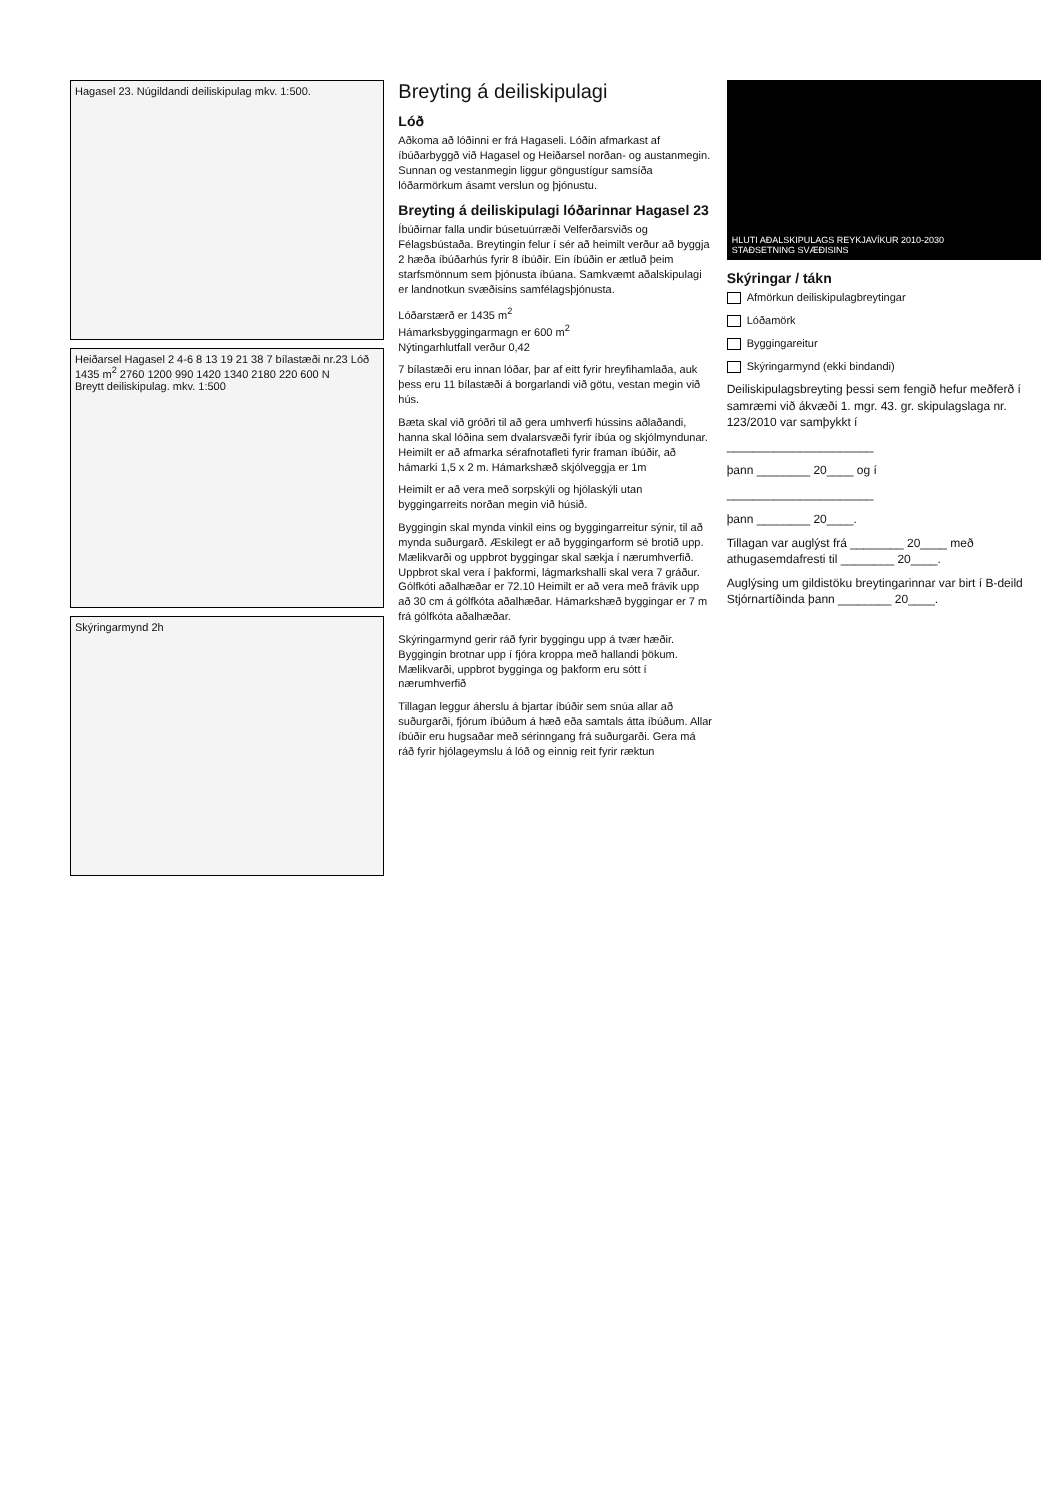Hagasel 23. Núgildandi deiliskipulag mkv. 1:500.
Heiðarsel Hagasel 2 4-6 8 13 19 21 38 7 bílastæði nr.23 Lóð 1435 m<sup>2</sup> 2760 1200 990 1420 1340 2180 220 600 N
Breytt deiliskipulag. mkv. 1:500
Skýringarmynd 2h
Breyting á deiliskipulagi
Lóð
Aðkoma að lóðinni er frá Hagaseli. Lóðin afmarkast af íbúðarbyggð við Hagasel og Heiðarsel norðan- og austanmegin. Sunnan og vestanmegin liggur göngustígur samsíða lóðarmörkum ásamt verslun og þjónustu.
Breyting á deiliskipulagi lóðarinnar Hagasel 23
Íbúðirnar falla undir búsetuúrræði Velferðarsviðs og Félagsbústaða. Breytingin felur í sér að heimilt verður að byggja 2 hæða íbúðarhús fyrir 8 íbúðir. Ein íbúðin er ætluð þeim starfsmönnum sem þjónusta íbúana. Samkvæmt aðalskipulagi er landnotkun svæðisins samfélagsþjónusta.
Lóðarstærð er 1435 m<sup>2</sup>
Hámarksbyggingarmagn er 600 m<sup>2</sup>
Nýtingarhlutfall verður 0,42
7 bílastæði eru innan lóðar, þar af eitt fyrir hreyfihamlaða, auk þess eru 11 bílastæði á borgarlandi við götu, vestan megin við hús.
Bæta skal við gróðri til að gera umhverfi hússins aðlaðandi, hanna skal lóðina sem dvalarsvæði fyrir íbúa og skjólmyndunar. Heimilt er að afmarka sérafnotafleti fyrir framan íbúðir, að hámarki 1,5 x 2 m. Hámarkshæð skjólveggja er 1m
Heimilt er að vera með sorpskýli og hjólaskýli utan byggingarreits norðan megin við húsið.
Byggingin skal mynda vinkil eins og byggingarreitur sýnir, til að mynda suðurgarð. Æskilegt er að byggingarform sé brotið upp. Mælikvarði og uppbrot byggingar skal sækja í nærumhverfið. Uppbrot skal vera í þakformi, lágmarkshalli skal vera 7 gráður. Gólfkóti aðalhæðar er 72.10 Heimilt er að vera með frávik upp að 30 cm á gólfkóta aðalhæðar. Hámarkshæð byggingar er 7 m frá gólfkóta aðalhæðar.
Skýringarmynd gerir ráð fyrir byggingu upp á tvær hæðir. Byggingin brotnar upp í fjóra kroppa með hallandi þökum. Mælikvarði, uppbrot bygginga og þakform eru sótt í nærumhverfið
Tillagan leggur áherslu á bjartar íbúðir sem snúa allar að suðurgarði, fjórum íbúðum á hæð eða samtals átta íbúðum. Allar íbúðir eru hugsaðar með sérinngang frá suðurgarði. Gera má ráð fyrir hjólageymslu á lóð og einnig reit fyrir ræktun
HLUTI AÐALSKIPULAGS REYKJAVÍKUR 2010-2030
STAÐSETNING SVÆÐISINS
Skýringar / tákn
Afmörkun deiliskipulagbreytingar
Lóðamörk
Byggingareitur
Skýringarmynd (ekki bindandi)
Deiliskipulagsbreyting þessi sem fengið hefur meðferð í samræmi við ákvæði 1. mgr. 43. gr. skipulagslaga nr. 123/2010 var samþykkt í
______________________
þann ________ 20____ og í
______________________
þann ________ 20____.
Tillagan var auglýst frá ________ 20____ með athugasemdafresti til ________ 20____.
Auglýsing um gildistöku breytingarinnar var birt í B-deild Stjórnartíðinda þann ________ 20____.